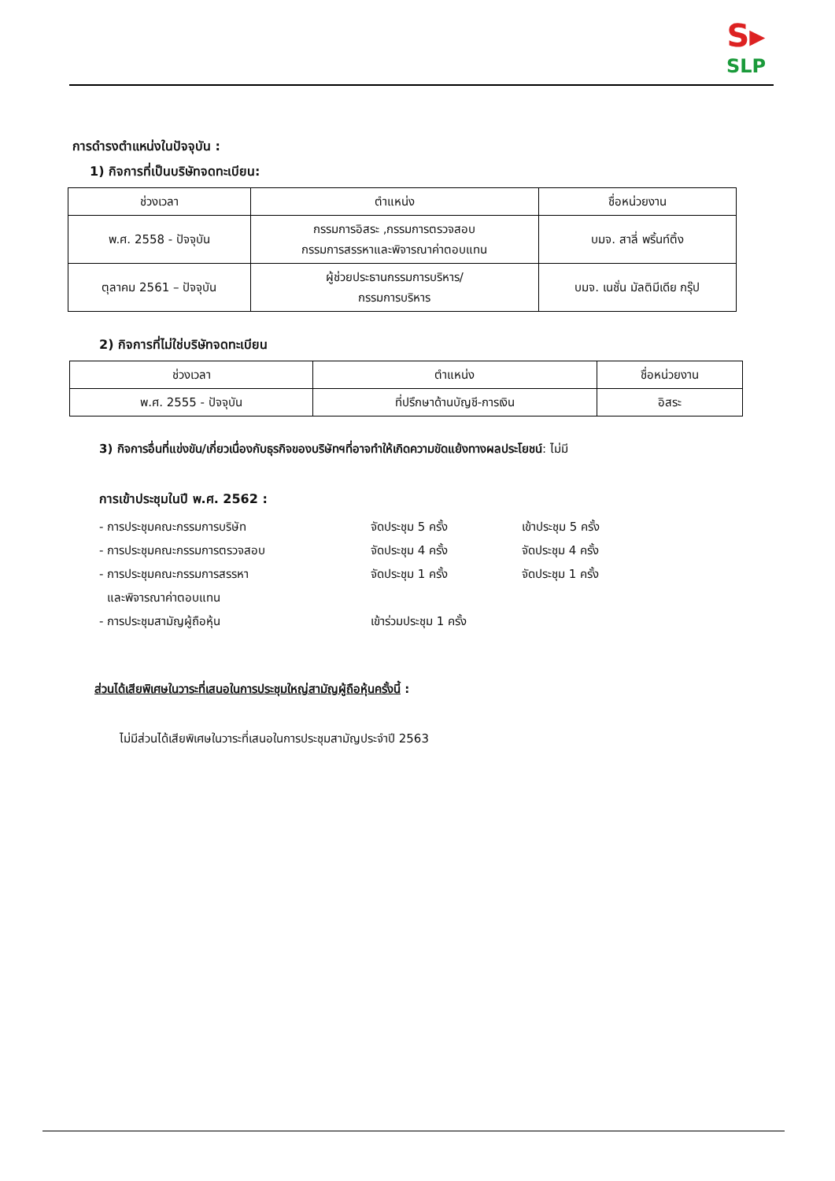S▸
SLP
การดำรงตำแหน่งในปัจจุบัน :
1) กิจการที่เป็นบริษัทจดทะเบียน:
| ช่วงเวลา | ตำแหน่ง | ชื่อหน่วยงาน |
| --- | --- | --- |
| พ.ศ. 2558 - ปัจจุบัน | กรรมการอิสระ ,กรรมการตรวจสอบ กรรมการสรรหาและพิจารณาค่าตอบแทน | บมจ. สาลี่ พริ้นท์ติ้ง |
| ตุลาคม 2561 – ปัจจุบัน | ผู้ช่วยประธานกรรมการบริหาร/ กรรมการบริหาร | บมจ. เนชั่น มัลติมีเดีย กรุ๊ป |
2) กิจการที่ไม่ใช่บริษัทจดทะเบียน
| ช่วงเวลา | ตำแหน่ง | ชื่อหน่วยงาน |
| --- | --- | --- |
| พ.ศ. 2555 - ปัจจุบัน | ที่ปรึกษาด้านบัญชี-การเงิน | อิสระ |
3) กิจการอื่นที่แข่งขัน/เกี่ยวเนื่องกับธุรกิจของบริษัทฯที่อาจทำให้เกิดความขัดแย้งทางผลประโยชน์: ไม่มี
การเข้าประชุมในปี พ.ศ. 2562 :
- การประชุมคณะกรรมการบริษัท
จัดประชุม 5 ครั้ง
เข้าประชุม 5 ครั้ง
- การประชุมคณะกรรมการตรวจสอบ
จัดประชุม 4 ครั้ง
จัดประชุม 4 ครั้ง
- การประชุมคณะกรรมการสรรหา
และพิจารณาค่าตอบแทน
จัดประชุม 1 ครั้ง
จัดประชุม 1 ครั้ง
- การประชุมสามัญผู้ถือหุ้น
เข้าร่วมประชุม 1 ครั้ง
ส่วนได้เสียพิเศษในวาระที่เสนอในการประชุมใหญ่สามัญผู้ถือหุ้นครั้งนี้ :
ไม่มีส่วนได้เสียพิเศษในวาระที่เสนอในการประชุมสามัญประจำปี 2563